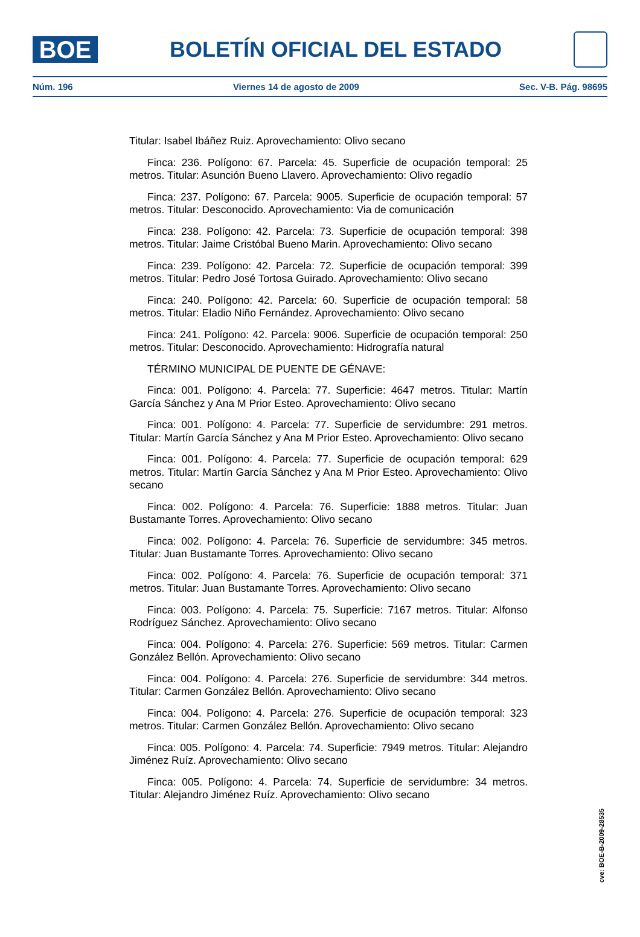BOE
BOLETÍN OFICIAL DEL ESTADO
Núm. 196 Viernes 14 de agosto de 2009 Sec. V-B. Pág. 98695
Titular: Isabel Ibáñez Ruiz. Aprovechamiento: Olivo secano
Finca: 236. Polígono: 67. Parcela: 45. Superficie de ocupación temporal: 25 metros. Titular: Asunción Bueno Llavero. Aprovechamiento: Olivo regadío
Finca: 237. Polígono: 67. Parcela: 9005. Superficie de ocupación temporal: 57 metros. Titular: Desconocido. Aprovechamiento: Via de comunicación
Finca: 238. Polígono: 42. Parcela: 73. Superficie de ocupación temporal: 398 metros. Titular: Jaime Cristóbal Bueno Marin. Aprovechamiento: Olivo secano
Finca: 239. Polígono: 42. Parcela: 72. Superficie de ocupación temporal: 399 metros. Titular: Pedro José Tortosa Guirado. Aprovechamiento: Olivo secano
Finca: 240. Polígono: 42. Parcela: 60. Superficie de ocupación temporal: 58 metros. Titular: Eladio Niño Fernández. Aprovechamiento: Olivo secano
Finca: 241. Polígono: 42. Parcela: 9006. Superficie de ocupación temporal: 250 metros. Titular: Desconocido. Aprovechamiento: Hidrografía natural
TÉRMINO MUNICIPAL DE PUENTE DE GÉNAVE:
Finca: 001. Polígono: 4. Parcela: 77. Superficie: 4647 metros. Titular: Martín García Sánchez y Ana M Prior Esteo. Aprovechamiento: Olivo secano
Finca: 001. Polígono: 4. Parcela: 77. Superficie de servidumbre: 291 metros. Titular: Martín García Sánchez y Ana M Prior Esteo. Aprovechamiento: Olivo secano
Finca: 001. Polígono: 4. Parcela: 77. Superficie de ocupación temporal: 629 metros. Titular: Martín García Sánchez y Ana M Prior Esteo. Aprovechamiento: Olivo secano
Finca: 002. Polígono: 4. Parcela: 76. Superficie: 1888 metros. Titular: Juan Bustamante Torres. Aprovechamiento: Olivo secano
Finca: 002. Polígono: 4. Parcela: 76. Superficie de servidumbre: 345 metros. Titular: Juan Bustamante Torres. Aprovechamiento: Olivo secano
Finca: 002. Polígono: 4. Parcela: 76. Superficie de ocupación temporal: 371 metros. Titular: Juan Bustamante Torres. Aprovechamiento: Olivo secano
Finca: 003. Polígono: 4. Parcela: 75. Superficie: 7167 metros. Titular: Alfonso Rodríguez Sánchez. Aprovechamiento: Olivo secano
Finca: 004. Polígono: 4. Parcela: 276. Superficie: 569 metros. Titular: Carmen González Bellón. Aprovechamiento: Olivo secano
Finca: 004. Polígono: 4. Parcela: 276. Superficie de servidumbre: 344 metros. Titular: Carmen González Bellón. Aprovechamiento: Olivo secano
Finca: 004. Polígono: 4. Parcela: 276. Superficie de ocupación temporal: 323 metros. Titular: Carmen González Bellón. Aprovechamiento: Olivo secano
Finca: 005. Polígono: 4. Parcela: 74. Superficie: 7949 metros. Titular: Alejandro Jiménez Ruíz. Aprovechamiento: Olivo secano
Finca: 005. Polígono: 4. Parcela: 74. Superficie de servidumbre: 34 metros. Titular: Alejandro Jiménez Ruíz. Aprovechamiento: Olivo secano
cve: BOE-B-2009-28535